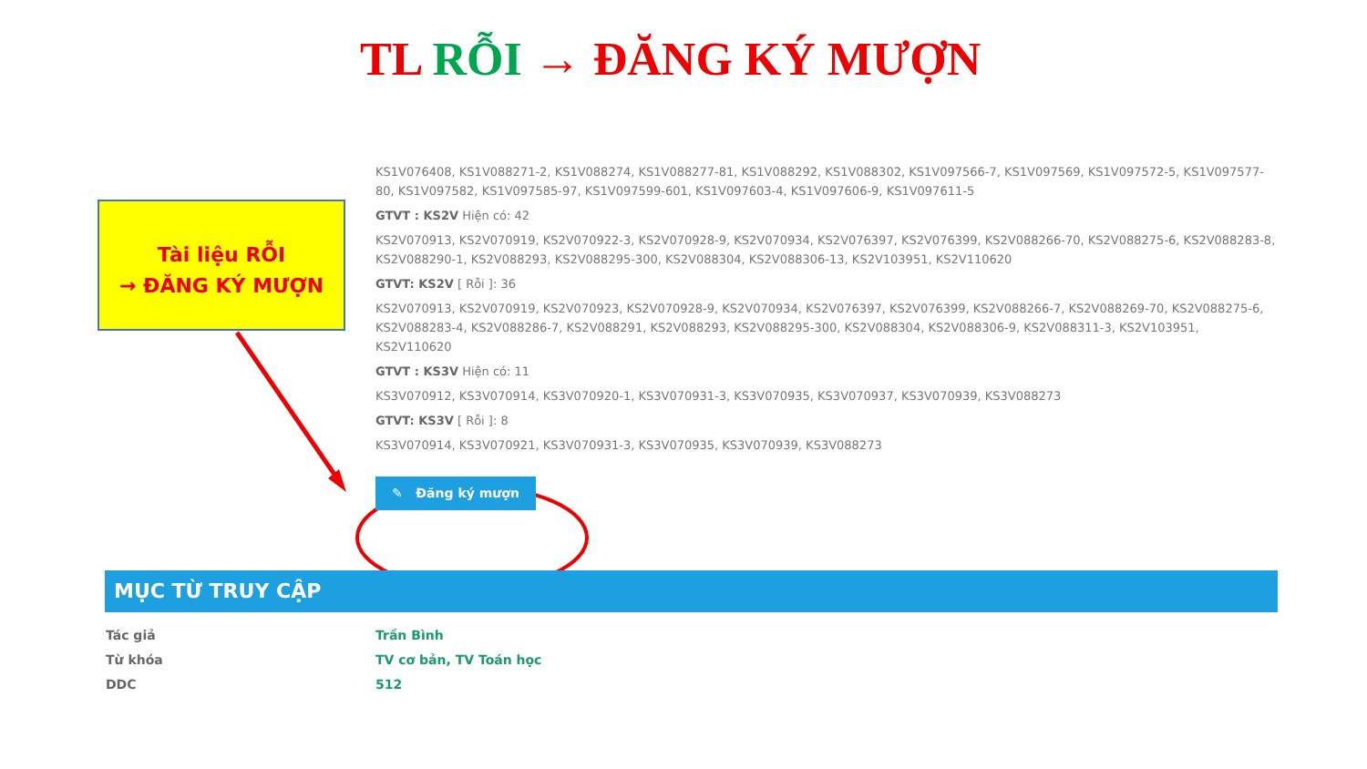TL RỖI → ĐĂNG KÝ MƯỢN
Tài liệu RỖI
→ ĐĂNG KÝ MƯỢN
KS1V076408, KS1V088271-2, KS1V088274, KS1V088277-81, KS1V088292, KS1V088302, KS1V097566-7, KS1V097569, KS1V097572-5, KS1V097577-80, KS1V097582, KS1V097585-97, KS1V097599-601, KS1V097603-4, KS1V097606-9, KS1V097611-5
GTVT : KS2V Hiện có: 42
KS2V070913, KS2V070919, KS2V070922-3, KS2V070928-9, KS2V070934, KS2V076397, KS2V076399, KS2V088266-70, KS2V088275-6, KS2V088283-8, KS2V088290-1, KS2V088293, KS2V088295-300, KS2V088304, KS2V088306-13, KS2V103951, KS2V110620
GTVT: KS2V [ Rỗi ]: 36
KS2V070913, KS2V070919, KS2V070923, KS2V070928-9, KS2V070934, KS2V076397, KS2V076399, KS2V088266-7, KS2V088269-70, KS2V088275-6, KS2V088283-4, KS2V088286-7, KS2V088291, KS2V088293, KS2V088295-300, KS2V088304, KS2V088306-9, KS2V088311-3, KS2V103951, KS2V110620
GTVT : KS3V Hiện có: 11
KS3V070912, KS3V070914, KS3V070920-1, KS3V070931-3, KS3V070935, KS3V070937, KS3V070939, KS3V088273
GTVT: KS3V [ Rỗi ]: 8
KS3V070914, KS3V070921, KS3V070931-3, KS3V070935, KS3V070939, KS3V088273
✎ Đăng ký mượn
MỤC TỪ TRUY CẬP
Tác giả Trần Bình
Từ khóa TV cơ bản, TV Toán học
DDC 512